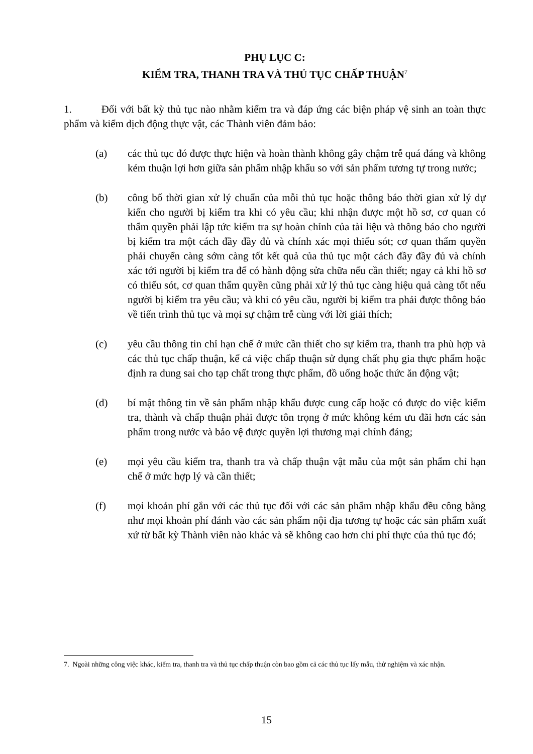PHỤ LỤC C:
KIỂM TRA, THANH TRA VÀ THỦ TỤC CHẤP THUẬN<sup>7</sup>
1. Đối với bất kỳ thủ tục nào nhằm kiểm tra và đáp ứng các biện pháp vệ sinh an toàn thực phẩm và kiểm dịch động thực vật, các Thành viên đảm bảo:
(a) các thủ tục đó được thực hiện và hoàn thành không gây chậm trễ quá đáng và không kém thuận lợi hơn giữa sản phẩm nhập khẩu so với sản phẩm tương tự trong nước;
(b) công bố thời gian xử lý chuẩn của mỗi thủ tục hoặc thông báo thời gian xử lý dự kiến cho người bị kiểm tra khi có yêu cầu; khi nhận được một hồ sơ, cơ quan có thẩm quyền phải lập tức kiểm tra sự hoàn chỉnh của tài liệu và thông báo cho người bị kiểm tra một cách đầy đầy đủ và chính xác mọi thiếu sót; cơ quan thẩm quyền phải chuyển càng sớm càng tốt kết quả của thủ tục một cách đầy đầy đủ và chính xác tới người bị kiểm tra để có hành động sửa chữa nếu cần thiết; ngay cả khi hồ sơ có thiếu sót, cơ quan thẩm quyền cũng phải xử lý thủ tục càng hiệu quả càng tốt nếu người bị kiểm tra yêu cầu; và khi có yêu cầu, người bị kiểm tra phải được thông báo về tiến trình thủ tục và mọi sự chậm trễ cùng với lời giải thích;
(c) yêu cầu thông tin chỉ hạn chế ở mức cần thiết cho sự kiểm tra, thanh tra phù hợp và các thủ tục chấp thuận, kể cả việc chấp thuận sử dụng chất phụ gia thực phẩm hoặc định ra dung sai cho tạp chất trong thực phẩm, đồ uống hoặc thức ăn động vật;
(d) bí mật thông tin về sản phẩm nhập khẩu được cung cấp hoặc có được do việc kiểm tra, thành và chấp thuận phải được tôn trọng ở mức không kém ưu đãi hơn các sản phẩm trong nước và bảo vệ được quyền lợi thương mại chính đáng;
(e) mọi yêu cầu kiểm tra, thanh tra và chấp thuận vật mẫu của một sản phẩm chỉ hạn chế ở mức hợp lý và cần thiết;
(f) mọi khoản phí gắn với các thủ tục đối với các sản phẩm nhập khẩu đều công bằng như mọi khoản phí đánh vào các sản phẩm nội địa tương tự hoặc các sản phẩm xuất xứ từ bất kỳ Thành viên nào khác và sẽ không cao hơn chi phí thực của thủ tục đó;
7. Ngoài những công việc khác, kiểm tra, thanh tra và thủ tục chấp thuận còn bao gồm cả các thủ tục lấy mẫu, thử nghiệm và xác nhận.
15